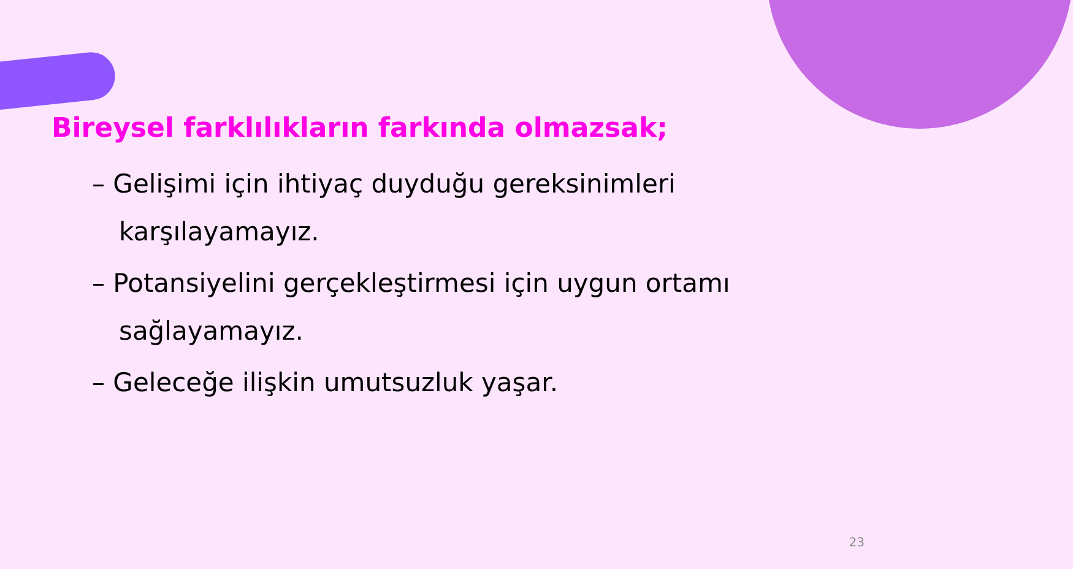Bireysel farklılıkların farkında olmazsak;
– Gelişimi için ihtiyaç duyduğu gereksinimleri karşılayamayız.
– Potansiyelini gerçekleştirmesi için uygun ortamı sağlayamayız.
– Geleceğe ilişkin umutsuzluk yaşar.
23